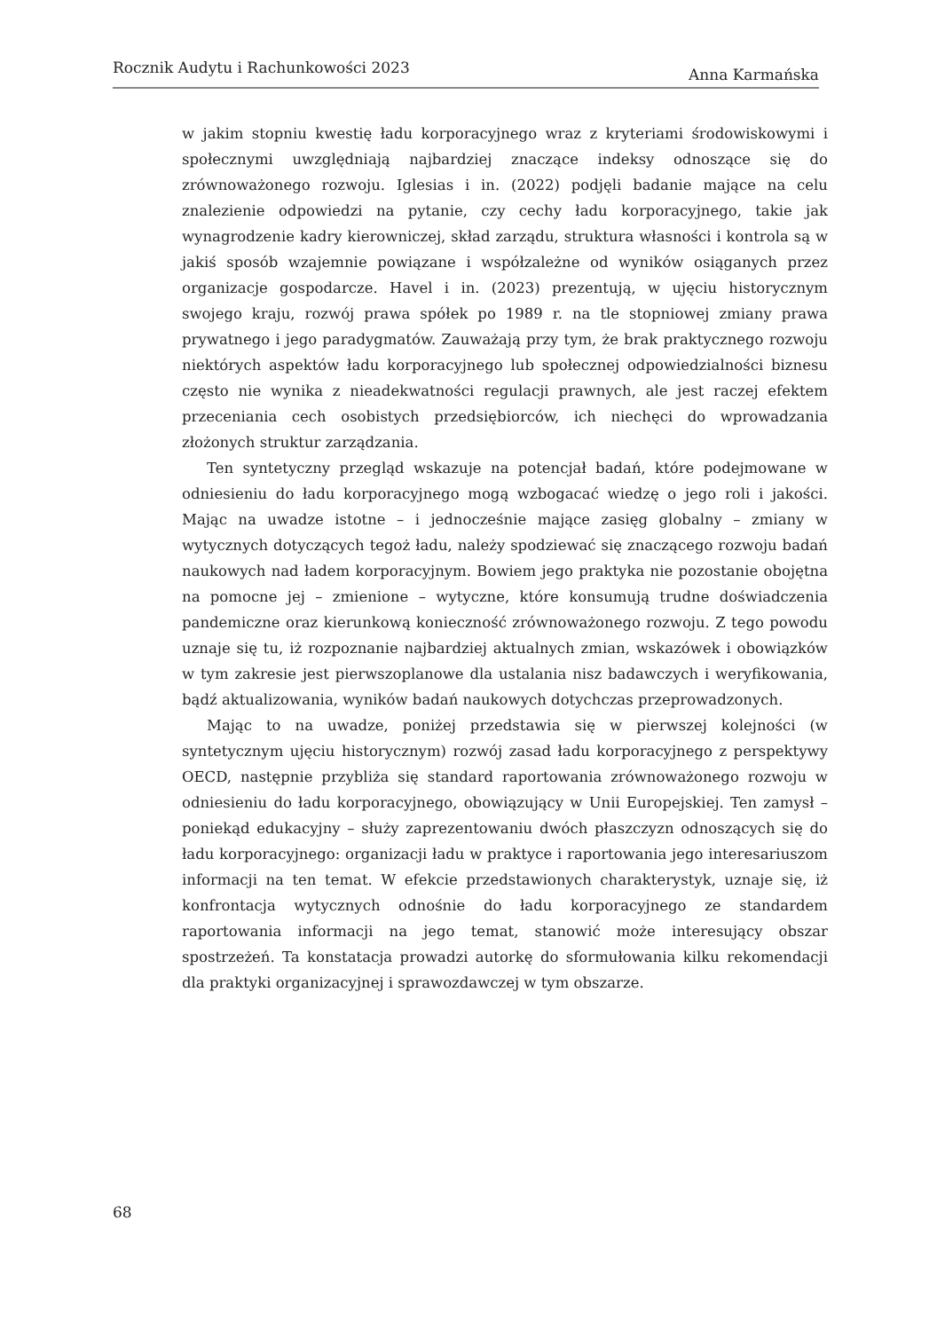Rocznik Audytu i Rachunkowości 2023 Anna Karmańska
w jakim stopniu kwestię ładu korporacyjnego wraz z kryteriami środowiskowymi i społecznymi uwzględniają najbardziej znaczące indeksy odnoszące się do zrównoważonego rozwoju. Iglesias i in. (2022) podjęli badanie mające na celu znalezienie odpowiedzi na pytanie, czy cechy ładu korporacyjnego, takie jak wynagrodzenie kadry kierowniczej, skład zarządu, struktura własności i kontrola są w jakiś sposób wzajemnie powiązane i współzależne od wyników osiąganych przez organizacje gospodarcze. Havel i in. (2023) prezentują, w ujęciu historycznym swojego kraju, rozwój prawa spółek po 1989 r. na tle stopniowej zmiany prawa prywatnego i jego paradygmatów. Zauważają przy tym, że brak praktycznego rozwoju niektórych aspektów ładu korporacyjnego lub społecznej odpowiedzialności biznesu często nie wynika z nieadekwatności regulacji prawnych, ale jest raczej efektem przeceniania cech osobistych przedsiębiorców, ich niechęci do wprowadzania złożonych struktur zarządzania.
Ten syntetyczny przegląd wskazuje na potencjał badań, które podejmowane w odniesieniu do ładu korporacyjnego mogą wzbogacać wiedzę o jego roli i jakości. Mając na uwadze istotne – i jednocześnie mające zasięg globalny – zmiany w wytycznych dotyczących tegoż ładu, należy spodziewać się znaczącego rozwoju badań naukowych nad ładem korporacyjnym. Bowiem jego praktyka nie pozostanie obojętna na pomocne jej – zmienione – wytyczne, które konsumują trudne doświadczenia pandemiczne oraz kierunkową konieczność zrównoważonego rozwoju. Z tego powodu uznaje się tu, iż rozpoznanie najbardziej aktualnych zmian, wskazówek i obowiązków w tym zakresie jest pierwszoplanowe dla ustalania nisz badawczych i weryfikowania, bądź aktualizowania, wyników badań naukowych dotychczas przeprowadzonych.
Mając to na uwadze, poniżej przedstawia się w pierwszej kolejności (w syntetycznym ujęciu historycznym) rozwój zasad ładu korporacyjnego z perspektywy OECD, następnie przybliża się standard raportowania zrównoważonego rozwoju w odniesieniu do ładu korporacyjnego, obowiązujący w Unii Europejskiej. Ten zamysł – poniekąd edukacyjny – służy zaprezentowaniu dwóch płaszczyzn odnoszących się do ładu korporacyjnego: organizacji ładu w praktyce i raportowania jego interesariuszom informacji na ten temat. W efekcie przedstawionych charakterystyk, uznaje się, iż konfrontacja wytycznych odnośnie do ładu korporacyjnego ze standardem raportowania informacji na jego temat, stanowić może interesujący obszar spostrzeżeń. Ta konstatacja prowadzi autorkę do sformułowania kilku rekomendacji dla praktyki organizacyjnej i sprawozdawczej w tym obszarze.
68